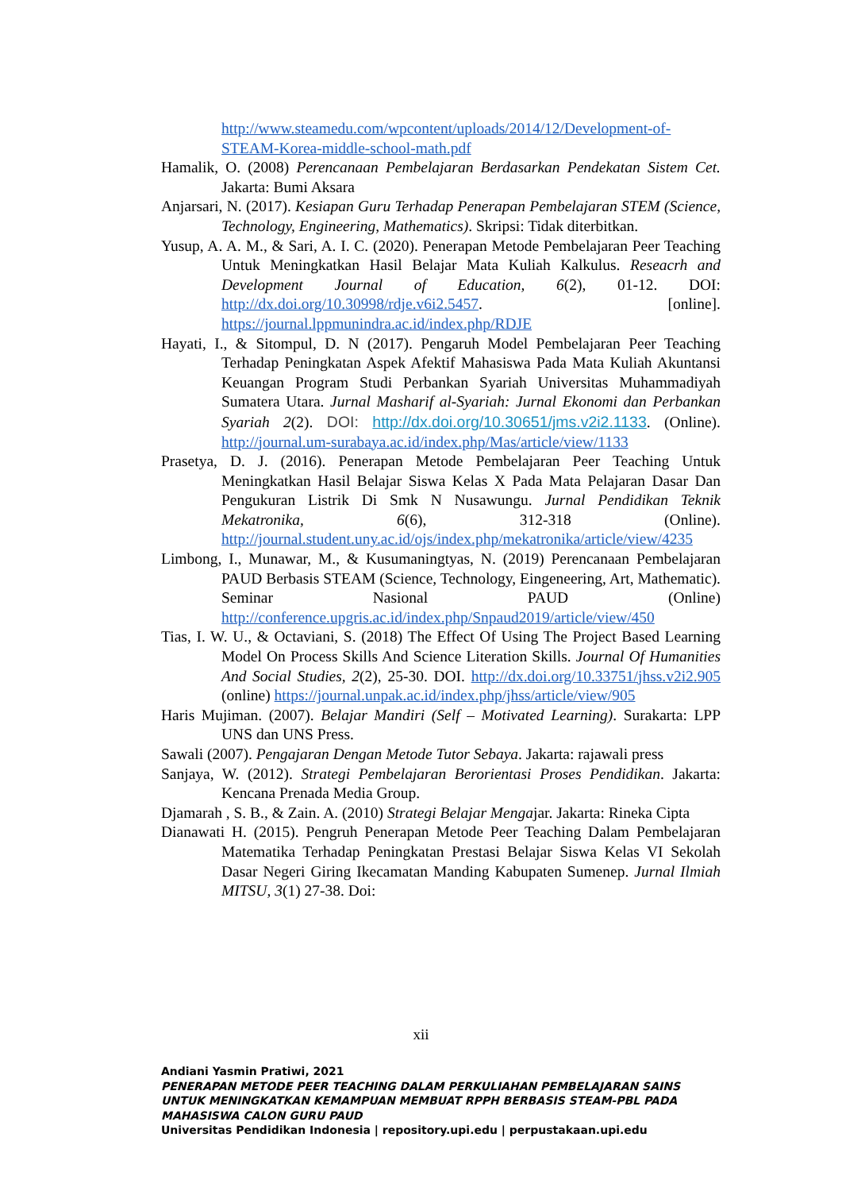http://www.steamedu.com/wpcontent/uploads/2014/12/Development-of-STEAM-Korea-middle-school-math.pdf
Hamalik, O. (2008) Perencanaan Pembelajaran Berdasarkan Pendekatan Sistem Cet. Jakarta: Bumi Aksara
Anjarsari, N. (2017). Kesiapan Guru Terhadap Penerapan Pembelajaran STEM (Science, Technology, Engineering, Mathematics). Skripsi: Tidak diterbitkan.
Yusup, A. A. M., & Sari, A. I. C. (2020). Penerapan Metode Pembelajaran Peer Teaching Untuk Meningkatkan Hasil Belajar Mata Kuliah Kalkulus. Reseacrh and Development Journal of Education, 6(2), 01-12. DOI: http://dx.doi.org/10.30998/rdje.v6i2.5457. [online]. https://journal.lppmunindra.ac.id/index.php/RDJE
Hayati, I., & Sitompul, D. N (2017). Pengaruh Model Pembelajaran Peer Teaching Terhadap Peningkatan Aspek Afektif Mahasiswa Pada Mata Kuliah Akuntansi Keuangan Program Studi Perbankan Syariah Universitas Muhammadiyah Sumatera Utara. Jurnal Masharif al-Syariah: Jurnal Ekonomi dan Perbankan Syariah 2(2). DOI: http://dx.doi.org/10.30651/jms.v2i2.1133. (Online). http://journal.um-surabaya.ac.id/index.php/Mas/article/view/1133
Prasetya, D. J. (2016). Penerapan Metode Pembelajaran Peer Teaching Untuk Meningkatkan Hasil Belajar Siswa Kelas X Pada Mata Pelajaran Dasar Dan Pengukuran Listrik Di Smk N Nusawungu. Jurnal Pendidikan Teknik Mekatronika, 6(6), 312-318 (Online). http://journal.student.uny.ac.id/ojs/index.php/mekatronika/article/view/4235
Limbong, I., Munawar, M., & Kusumaningtyas, N. (2019) Perencanaan Pembelajaran PAUD Berbasis STEAM (Science, Technology, Eingeneering, Art, Mathematic). Seminar Nasional PAUD (Online) http://conference.upgris.ac.id/index.php/Snpaud2019/article/view/450
Tias, I. W. U., & Octaviani, S. (2018) The Effect Of Using The Project Based Learning Model On Process Skills And Science Literation Skills. Journal Of Humanities And Social Studies, 2(2), 25-30. DOI. http://dx.doi.org/10.33751/jhss.v2i2.905 (online) https://journal.unpak.ac.id/index.php/jhss/article/view/905
Haris Mujiman. (2007). Belajar Mandiri (Self – Motivated Learning). Surakarta: LPP UNS dan UNS Press.
Sawali (2007). Pengajaran Dengan Metode Tutor Sebaya. Jakarta: rajawali press
Sanjaya, W. (2012). Strategi Pembelajaran Berorientasi Proses Pendidikan. Jakarta: Kencana Prenada Media Group.
Djamarah , S. B., & Zain. A. (2010) Strategi Belajar Mengajar. Jakarta: Rineka Cipta
Dianawati H. (2015). Pengruh Penerapan Metode Peer Teaching Dalam Pembelajaran Matematika Terhadap Peningkatan Prestasi Belajar Siswa Kelas VI Sekolah Dasar Negeri Giring Ikecamatan Manding Kabupaten Sumenep. Jurnal Ilmiah MITSU, 3(1) 27-38. Doi:
xii
Andiani Yasmin Pratiwi, 2021
PENERAPAN METODE PEER TEACHING DALAM PERKULIAHAN PEMBELAJARAN SAINS UNTUK MENINGKATKAN KEMAMPUAN MEMBUAT RPPH BERBASIS STEAM-PBL PADA MAHASISWA CALON GURU PAUD
Universitas Pendidikan Indonesia | repository.upi.edu | perpustakaan.upi.edu